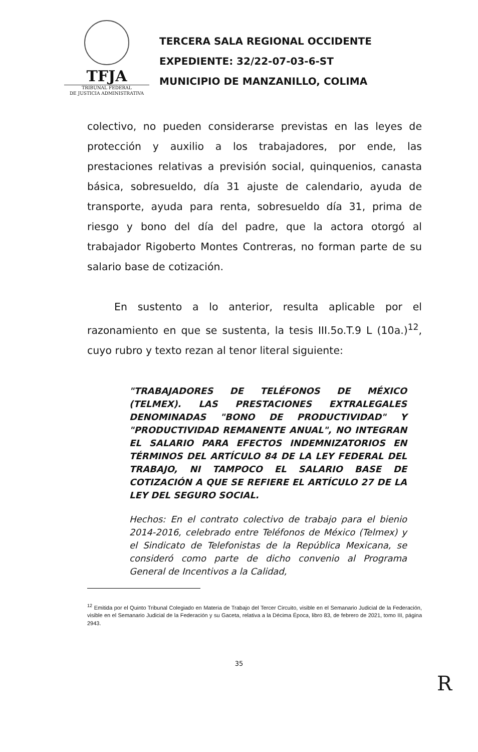TFJA
TRIBUNAL FEDERAL
DE JUSTICIA ADMINISTRATIVA
TERCERA SALA REGIONAL OCCIDENTE
EXPEDIENTE: 32/22-07-03-6-ST
MUNICIPIO DE MANZANILLO, COLIMA
colectivo, no pueden considerarse previstas en las leyes de protección y auxilio a los trabajadores, por ende, las prestaciones relativas a previsión social, quinquenios, canasta básica, sobresueldo, día 31 ajuste de calendario, ayuda de transporte, ayuda para renta, sobresueldo día 31, prima de riesgo y bono del día del padre, que la actora otorgó al trabajador Rigoberto Montes Contreras, no forman parte de su salario base de cotización.
En sustento a lo anterior, resulta aplicable por el razonamiento en que se sustenta, la tesis III.5o.T.9 L (10a.)<sup>12</sup>, cuyo rubro y texto rezan al tenor literal siguiente:
"TRABAJADORES DE TELÉFONOS DE MÉXICO (TELMEX). LAS PRESTACIONES EXTRALEGALES DENOMINADAS "BONO DE PRODUCTIVIDAD" Y "PRODUCTIVIDAD REMANENTE ANUAL", NO INTEGRAN EL SALARIO PARA EFECTOS INDEMNIZATORIOS EN TÉRMINOS DEL ARTÍCULO 84 DE LA LEY FEDERAL DEL TRABAJO, NI TAMPOCO EL SALARIO BASE DE COTIZACIÓN A QUE SE REFIERE EL ARTÍCULO 27 DE LA LEY DEL SEGURO SOCIAL.
Hechos: En el contrato colectivo de trabajo para el bienio 2014-2016, celebrado entre Teléfonos de México (Telmex) y el Sindicato de Telefonistas de la República Mexicana, se consideró como parte de dicho convenio al Programa General de Incentivos a la Calidad,
<sup>12</sup> Emitida por el Quinto Tribunal Colegiado en Materia de Trabajo del Tercer Circuito, visible en el Semanario Judicial de la Federación, visible en el Semanario Judicial de la Federación y su Gaceta, relativa a la Décima Época, libro 83, de febrero de 2021, tomo III, página 2943.
35
R